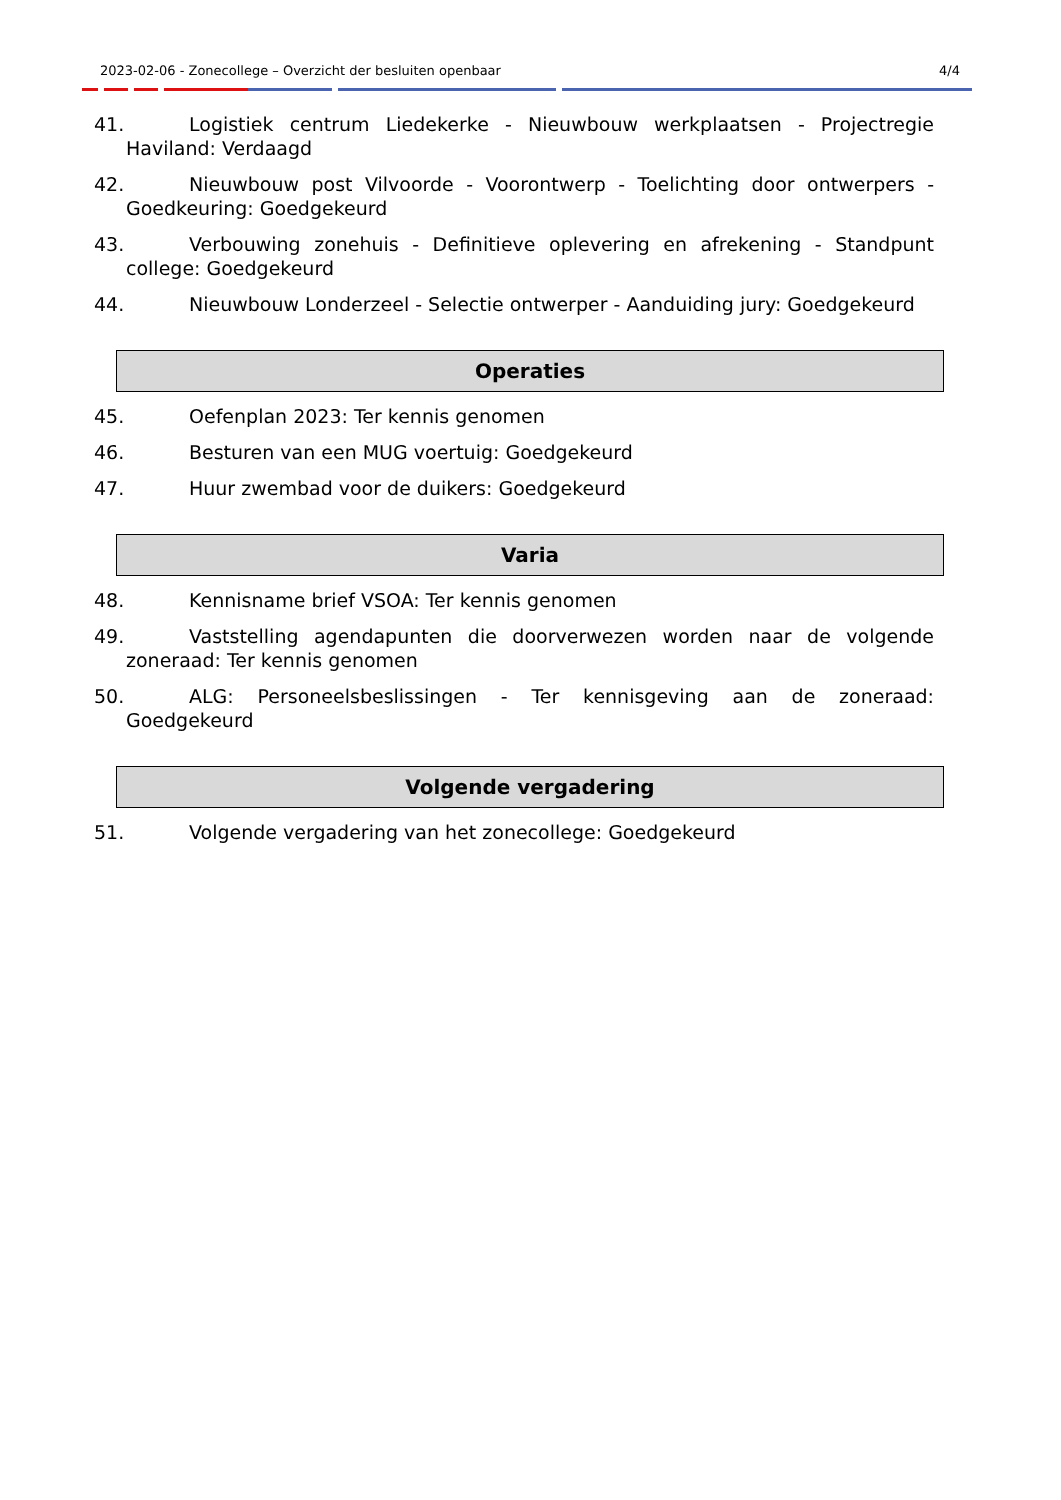2023-02-06 - Zonecollege – Overzicht der besluiten openbaar 4/4
41. Logistiek centrum Liedekerke - Nieuwbouw werkplaatsen - Projectregie Haviland: Verdaagd
42. Nieuwbouw post Vilvoorde - Voorontwerp - Toelichting door ontwerpers - Goedkeuring: Goedgekeurd
43. Verbouwing zonehuis - Definitieve oplevering en afrekening - Standpunt college: Goedgekeurd
44. Nieuwbouw Londerzeel - Selectie ontwerper - Aanduiding jury: Goedgekeurd
Operaties
45. Oefenplan 2023: Ter kennis genomen
46. Besturen van een MUG voertuig: Goedgekeurd
47. Huur zwembad voor de duikers: Goedgekeurd
Varia
48. Kennisname brief VSOA: Ter kennis genomen
49. Vaststelling agendapunten die doorverwezen worden naar de volgende zoneraad: Ter kennis genomen
50. ALG: Personeelsbeslissingen - Ter kennisgeving aan de zoneraad: Goedgekeurd
Volgende vergadering
51. Volgende vergadering van het zonecollege: Goedgekeurd